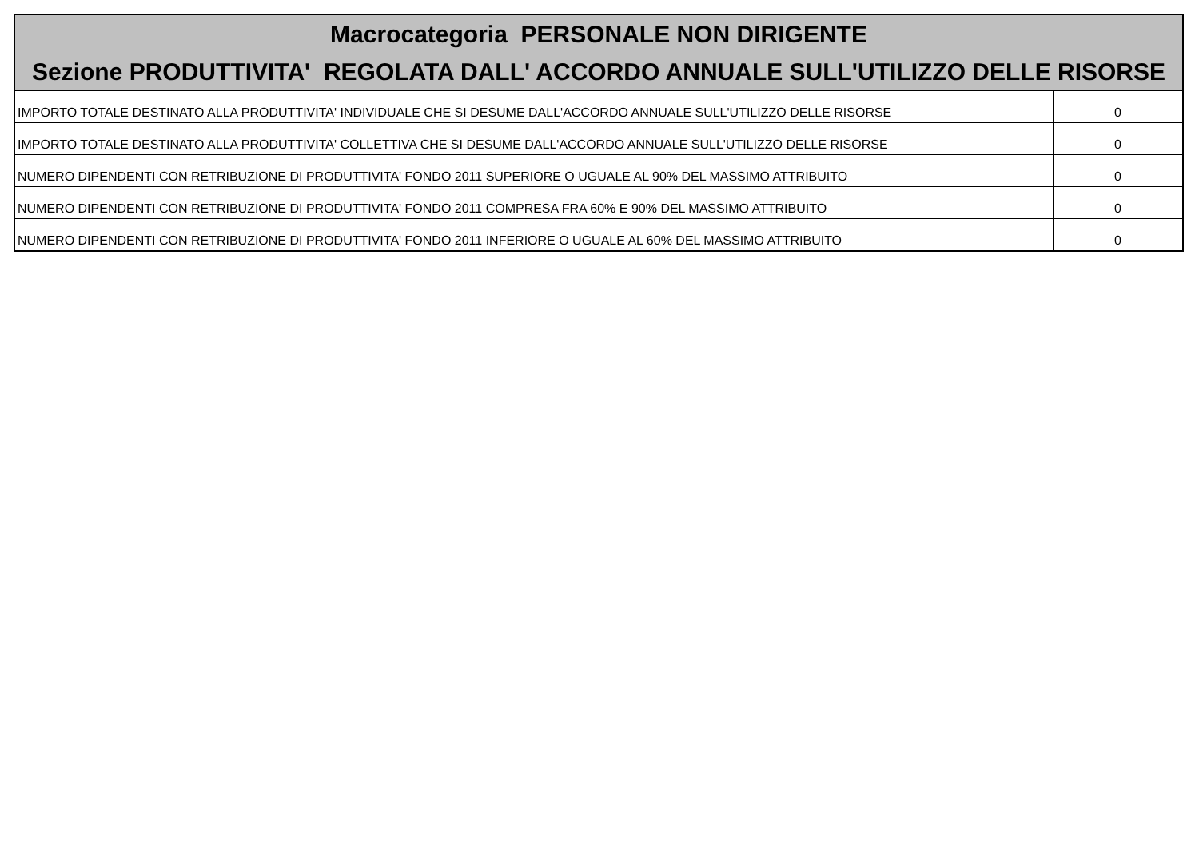| Macrocategoria PERSONALE NON DIRIGENTE Sezione PRODUTTIVITA' REGOLATA DALL' ACCORDO ANNUALE SULL'UTILIZZO DELLE RISORSE | |
| --- | --- |
| IMPORTO TOTALE DESTINATO ALLA PRODUTTIVITA' INDIVIDUALE CHE SI DESUME DALL'ACCORDO ANNUALE SULL'UTILIZZO DELLE RISORSE | 0 |
| IMPORTO TOTALE DESTINATO ALLA PRODUTTIVITA' COLLETTIVA CHE SI DESUME DALL'ACCORDO ANNUALE SULL'UTILIZZO DELLE RISORSE | 0 |
| NUMERO DIPENDENTI CON RETRIBUZIONE DI PRODUTTIVITA' FONDO 2011 SUPERIORE O UGUALE AL 90% DEL MASSIMO ATTRIBUITO | 0 |
| NUMERO DIPENDENTI CON RETRIBUZIONE DI PRODUTTIVITA' FONDO 2011 COMPRESA FRA 60% E 90% DEL MASSIMO ATTRIBUITO | 0 |
| NUMERO DIPENDENTI CON RETRIBUZIONE DI PRODUTTIVITA' FONDO 2011 INFERIORE O UGUALE AL 60% DEL MASSIMO ATTRIBUITO | 0 |